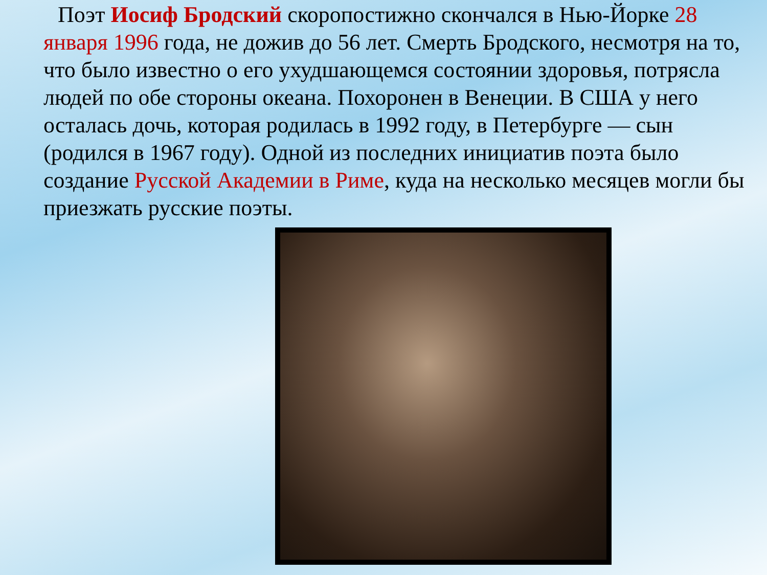Поэт Иосиф Бродский скоропостижно скончался в Нью-Йорке 28 января 1996 года, не дожив до 56 лет. Смерть Бродского, несмотря на то, что было известно о его ухудшающемся состоянии здоровья, потрясла людей по обе стороны океана. Похоронен в Венеции. В США у него осталась дочь, которая родилась в 1992 году, в Петербурге — сын (родился в 1967 году). Одной из последних инициатив поэта было создание Русской Академии в Риме, куда на несколько месяцев могли бы приезжать русские поэты.